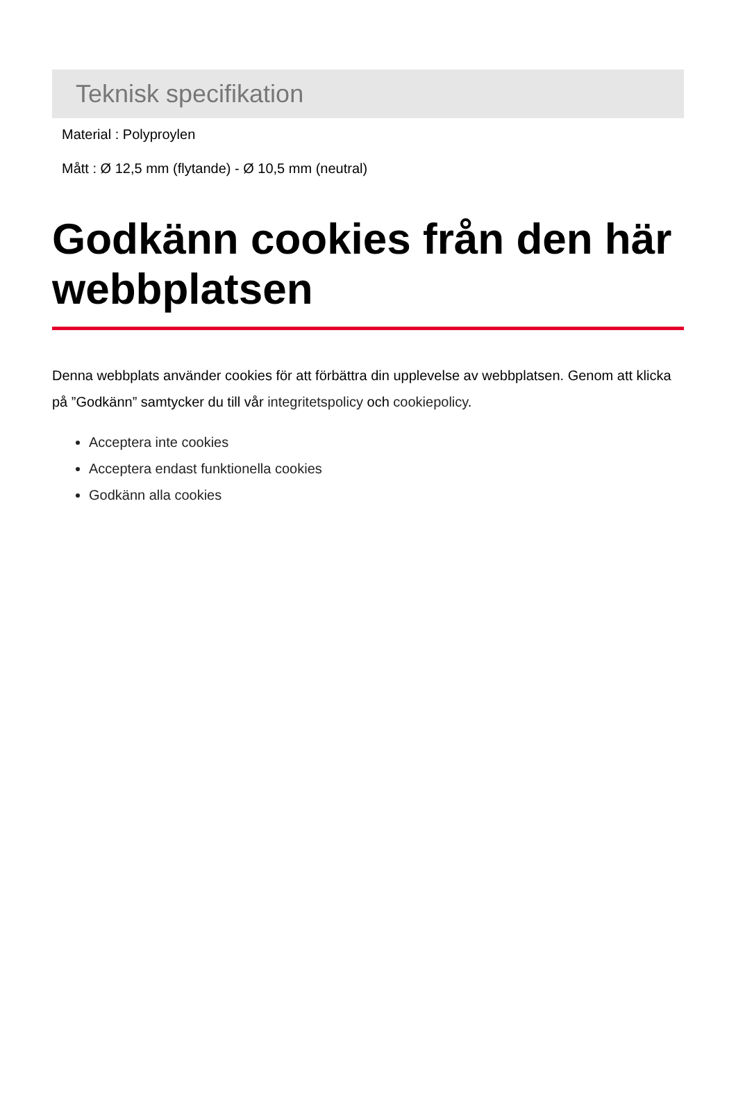Teknisk specifikation
Material : Polyproylen
Mått : Ø 12,5 mm (flytande) - Ø 10,5 mm (neutral)
Godkänn cookies från den här webbplatsen
Denna webbplats använder cookies för att förbättra din upplevelse av webbplatsen. Genom att klicka på ”Godkänn” samtycker du till vår integritetspolicy och cookiepolicy.
Acceptera inte cookies
Acceptera endast funktionella cookies
Godkänn alla cookies